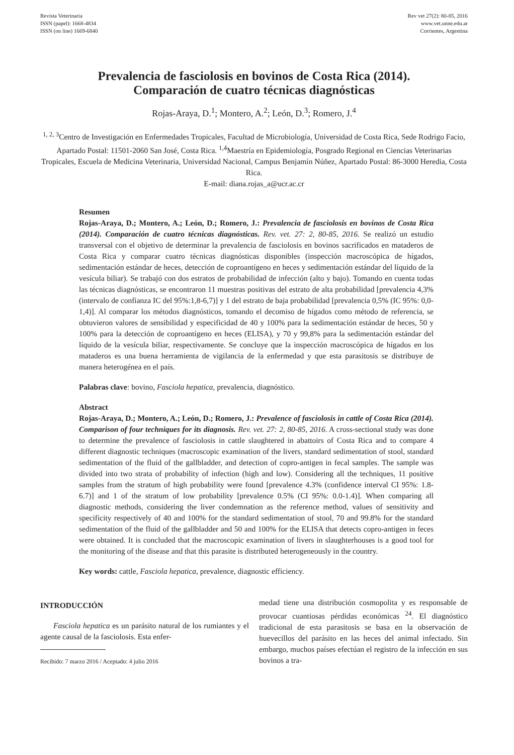Revista Veterinaria
ISSN (papel): 1668-4834
ISSN (on line) 1669-6840
Rev vet 27(2): 80-85, 2016
www.vet.unne.edu.ar
Corrientes, Argentina
Prevalencia de fasciolosis en bovinos de Costa Rica (2014).
Comparación de cuatro técnicas diagnósticas
Rojas-Araya, D.<sup>1</sup>; Montero, A.<sup>2</sup>; León, D.<sup>3</sup>; Romero, J.<sup>4</sup>
<sup>1, 2, 3</sup>Centro de Investigación en Enfermedades Tropicales, Facultad de Microbiología, Universidad de Costa Rica, Sede Rodrigo Facio, Apartado Postal: 11501-2060 San José, Costa Rica. <sup>1,4</sup>Maestría en Epidemiología, Posgrado Regional en Ciencias Veterinarias Tropicales, Escuela de Medicina Veterinaria, Universidad Nacional, Campus Benjamín Núñez, Apartado Postal: 86-3000 Heredia, Costa Rica.
E-mail: diana.rojas_a@ucr.ac.cr
Resumen
Rojas-Araya, D.; Montero, A.; León, D.; Romero, J.: Prevalencia de fasciolosis en bovinos de Costa Rica (2014). Comparación de cuatro técnicas diagnósticas. Rev. vet. 27: 2, 80-85, 2016. Se realizó un estudio transversal con el objetivo de determinar la prevalencia de fasciolosis en bovinos sacrificados en mataderos de Costa Rica y comparar cuatro técnicas diagnósticas disponibles (inspección macroscópica de hígados, sedimentación estándar de heces, detección de coproantígeno en heces y sedimentación estándar del líquido de la vesícula biliar). Se trabajó con dos estratos de probabilidad de infección (alto y bajo). Tomando en cuenta todas las técnicas diagnósticas, se encontraron 11 muestras positivas del estrato de alta probabilidad [prevalencia 4,3% (intervalo de confianza IC del 95%:1,8-6,7)] y 1 del estrato de baja probabilidad [prevalencia 0,5% (IC 95%: 0,0-1,4)]. Al comparar los métodos diagnósticos, tomando el decomiso de hígados como método de referencia, se obtuvieron valores de sensibilidad y especificidad de 40 y 100% para la sedimentación estándar de heces, 50 y 100% para la detección de coproantígeno en heces (ELISA), y 70 y 99,8% para la sedimentación estándar del líquido de la vesícula biliar, respectivamente. Se concluye que la inspección macroscópica de hígados en los mataderos es una buena herramienta de vigilancia de la enfermedad y que esta parasitosis se distribuye de manera heterogénea en el país.
Palabras clave: bovino, Fasciola hepatica, prevalencia, diagnóstico.
Abstract
Rojas-Araya, D.; Montero, A.; León, D.; Romero, J.: Prevalence of fasciolosis in cattle of Costa Rica (2014). Comparison of four techniques for its diagnosis. Rev. vet. 27: 2, 80-85, 2016. A cross-sectional study was done to determine the prevalence of fasciolosis in cattle slaughtered in abattoirs of Costa Rica and to compare 4 different diagnostic techniques (macroscopic examination of the livers, standard sedimentation of stool, standard sedimentation of the fluid of the gallbladder, and detection of copro-antigen in fecal samples. The sample was divided into two strata of probability of infection (high and low). Considering all the techniques, 11 positive samples from the stratum of high probability were found [prevalence 4.3% (confidence interval CI 95%: 1.8-6.7)] and 1 of the stratum of low probability [prevalence 0.5% (CI 95%: 0.0-1.4)]. When comparing all diagnostic methods, considering the liver condemnation as the reference method, values of sensitivity and specificity respectively of 40 and 100% for the standard sedimentation of stool, 70 and 99.8% for the standard sedimentation of the fluid of the gallbladder and 50 and 100% for the ELISA that detects copro-antigen in feces were obtained. It is concluded that the macroscopic examination of livers in slaughterhouses is a good tool for the monitoring of the disease and that this parasite is distributed heterogeneously in the country.
Key words: cattle, Fasciola hepatica, prevalence, diagnostic efficiency.
INTRODUCCIÓN
Fasciola hepatica es un parásito natural de los rumiantes y el agente causal de la fasciolosis. Esta enfer-
Recibido: 7 marzo 2016 / Aceptado: 4 julio 2016
medad tiene una distribución cosmopolita y es responsable de provocar cuantiosas pérdidas económicas <sup>24</sup>. El diagnóstico tradicional de esta parasitosis se basa en la observación de huevecillos del parásito en las heces del animal infectado. Sin embargo, muchos países efectúan el registro de la infección en sus bovinos a tra-